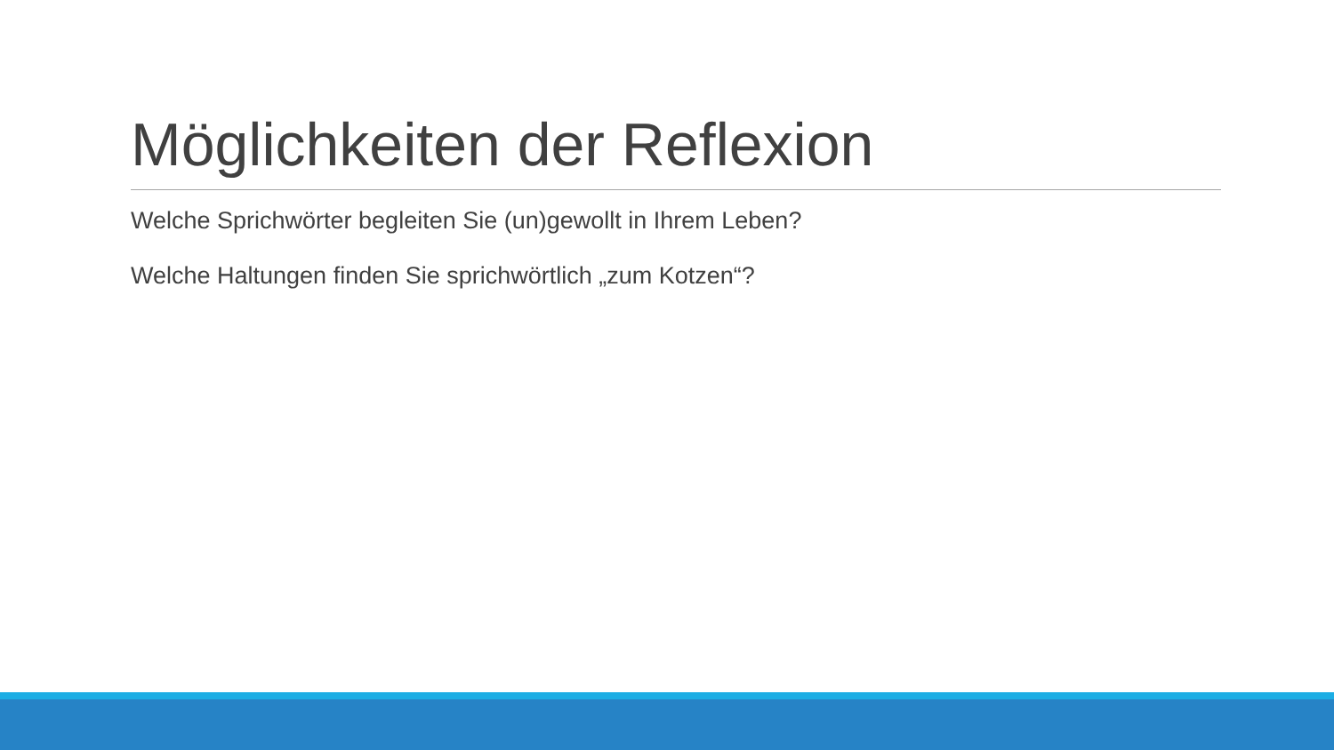Möglichkeiten der Reflexion
Welche Sprichwörter begleiten Sie (un)gewollt in Ihrem Leben?
Welche Haltungen finden Sie sprichwörtlich „zum Kotzen“?